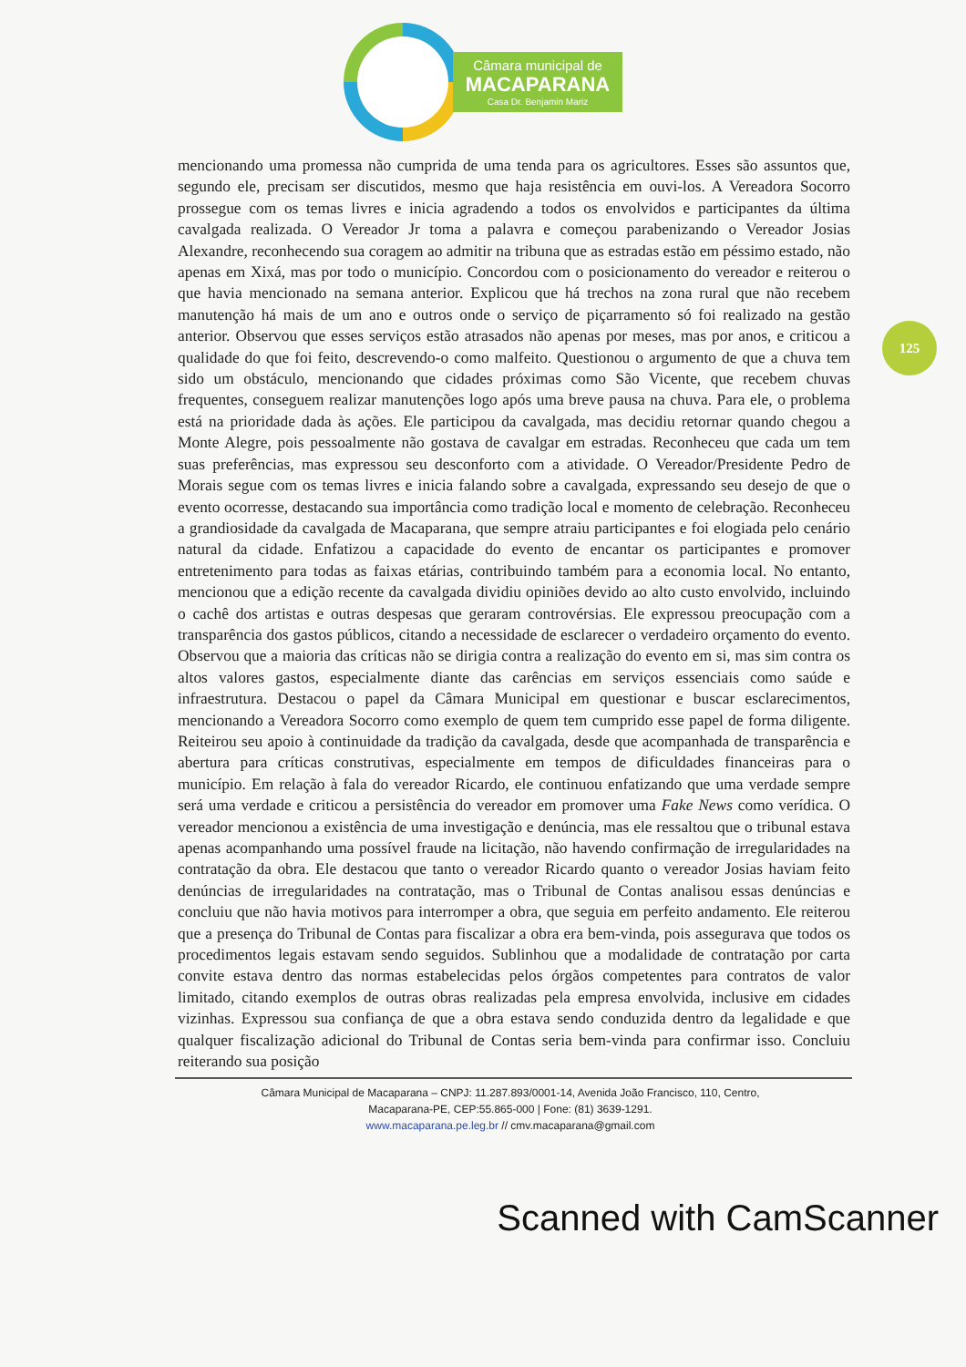Câmara municipal de
MACAPARANA
Casa Dr. Benjamin Mariz
125
mencionando uma promessa não cumprida de uma tenda para os agricultores. Esses são assuntos que, segundo ele, precisam ser discutidos, mesmo que haja resistência em ouvi-los. A Vereadora Socorro prossegue com os temas livres e inicia agradendo a todos os envolvidos e participantes da última cavalgada realizada. O Vereador Jr toma a palavra e começou parabenizando o Vereador Josias Alexandre, reconhecendo sua coragem ao admitir na tribuna que as estradas estão em péssimo estado, não apenas em Xixá, mas por todo o município. Concordou com o posicionamento do vereador e reiterou o que havia mencionado na semana anterior. Explicou que há trechos na zona rural que não recebem manutenção há mais de um ano e outros onde o serviço de piçarramento só foi realizado na gestão anterior. Observou que esses serviços estão atrasados não apenas por meses, mas por anos, e criticou a qualidade do que foi feito, descrevendo-o como malfeito. Questionou o argumento de que a chuva tem sido um obstáculo, mencionando que cidades próximas como São Vicente, que recebem chuvas frequentes, conseguem realizar manutenções logo após uma breve pausa na chuva. Para ele, o problema está na prioridade dada às ações. Ele participou da cavalgada, mas decidiu retornar quando chegou a Monte Alegre, pois pessoalmente não gostava de cavalgar em estradas. Reconheceu que cada um tem suas preferências, mas expressou seu desconforto com a atividade. O Vereador/Presidente Pedro de Morais segue com os temas livres e inicia falando sobre a cavalgada, expressando seu desejo de que o evento ocorresse, destacando sua importância como tradição local e momento de celebração. Reconheceu a grandiosidade da cavalgada de Macaparana, que sempre atraiu participantes e foi elogiada pelo cenário natural da cidade. Enfatizou a capacidade do evento de encantar os participantes e promover entretenimento para todas as faixas etárias, contribuindo também para a economia local. No entanto, mencionou que a edição recente da cavalgada dividiu opiniões devido ao alto custo envolvido, incluindo o cachê dos artistas e outras despesas que geraram controvérsias. Ele expressou preocupação com a transparência dos gastos públicos, citando a necessidade de esclarecer o verdadeiro orçamento do evento. Observou que a maioria das críticas não se dirigia contra a realização do evento em si, mas sim contra os altos valores gastos, especialmente diante das carências em serviços essenciais como saúde e infraestrutura. Destacou o papel da Câmara Municipal em questionar e buscar esclarecimentos, mencionando a Vereadora Socorro como exemplo de quem tem cumprido esse papel de forma diligente. Reiteirou seu apoio à continuidade da tradição da cavalgada, desde que acompanhada de transparência e abertura para críticas construtivas, especialmente em tempos de dificuldades financeiras para o município. Em relação à fala do vereador Ricardo, ele continuou enfatizando que uma verdade sempre será uma verdade e criticou a persistência do vereador em promover uma Fake News como verídica. O vereador mencionou a existência de uma investigação e denúncia, mas ele ressaltou que o tribunal estava apenas acompanhando uma possível fraude na licitação, não havendo confirmação de irregularidades na contratação da obra. Ele destacou que tanto o vereador Ricardo quanto o vereador Josias haviam feito denúncias de irregularidades na contratação, mas o Tribunal de Contas analisou essas denúncias e concluiu que não havia motivos para interromper a obra, que seguia em perfeito andamento. Ele reiterou que a presença do Tribunal de Contas para fiscalizar a obra era bem-vinda, pois assegurava que todos os procedimentos legais estavam sendo seguidos. Sublinhou que a modalidade de contratação por carta convite estava dentro das normas estabelecidas pelos órgãos competentes para contratos de valor limitado, citando exemplos de outras obras realizadas pela empresa envolvida, inclusive em cidades vizinhas. Expressou sua confiança de que a obra estava sendo conduzida dentro da legalidade e que qualquer fiscalização adicional do Tribunal de Contas seria bem-vinda para confirmar isso. Concluiu reiterando sua posição
Câmara Municipal de Macaparana – CNPJ: 11.287.893/0001-14, Avenida João Francisco, 110, Centro,
Macaparana-PE, CEP:55.865-000 | Fone: (81) 3639-1291.
www.macaparana.pe.leg.br // cmv.macaparana@gmail.com
Scanned with CamScanner